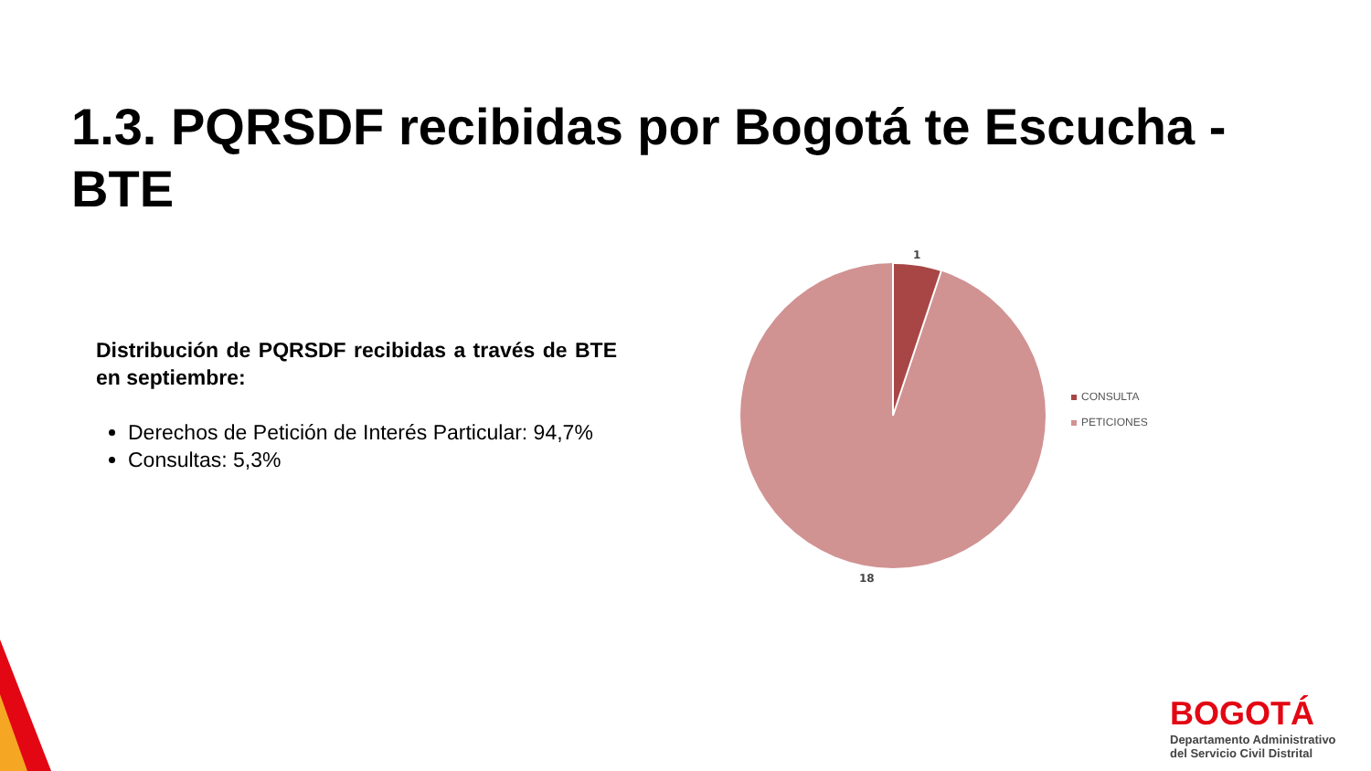1.3. PQRSDF recibidas por Bogotá te Escucha - BTE
Distribución de PQRSDF recibidas a través de BTE en septiembre:
Derechos de Petición de Interés Particular: 94,7%
Consultas: 5,3%
1
18
CONSULTA
PETICIONES
BOGOTÁ
Departamento Administrativo
del Servicio Civil Distrital